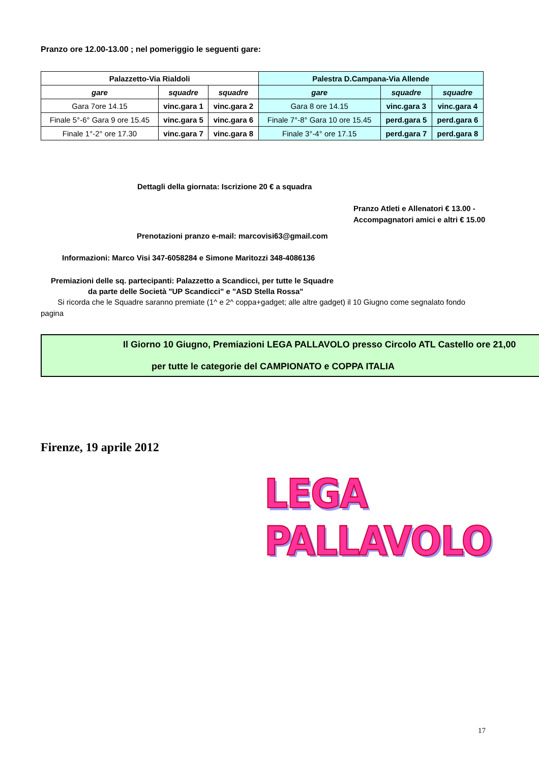Pranzo ore 12.00-13.00 ; nel pomeriggio le seguenti gare:
| Palazzetto-Via Rialdoli | | | Palestra D.Campana-Via Allende | | |
| --- | --- | --- | --- | --- | --- |
| gare | squadre | squadre | gare | squadre | squadre |
| Gara 7ore 14.15 | vinc.gara 1 | vinc.gara 2 | Gara 8 ore 14.15 | vinc.gara 3 | vinc.gara 4 |
| Finale 5°-6° Gara 9 ore 15.45 | vinc.gara 5 | vinc.gara 6 | Finale 7°-8° Gara 10 ore 15.45 | perd.gara 5 | perd.gara 6 |
| Finale 1°-2° ore 17.30 | vinc.gara 7 | vinc.gara 8 | Finale 3°-4° ore 17.15 | perd.gara 7 | perd.gara 8 |
Dettagli della giornata: Iscrizione 20 € a squadra
Pranzo Atleti e Allenatori € 13.00 -
Accompagnatori amici e altri € 15.00
Prenotazioni pranzo e-mail: marcovisi63@gmail.com
Informazioni: Marco Visi 347-6058284 e Simone Maritozzi 348-4086136
Premiazioni delle sq. partecipanti: Palazzetto a Scandicci, per tutte le Squadre
da parte delle Società "UP Scandicci" e "ASD Stella Rossa"
Si ricorda che le Squadre saranno premiate (1^ e 2^ coppa+gadget; alle altre gadget) il 10 Giugno come segnalato fondo pagina
Il Giorno 10 Giugno, Premiazioni LEGA PALLAVOLO presso Circolo ATL Castello ore 21,00
per tutte le categorie del CAMPIONATO e COPPA ITALIA
Firenze, 19 aprile 2012
LEGA PALLAVOLO
17